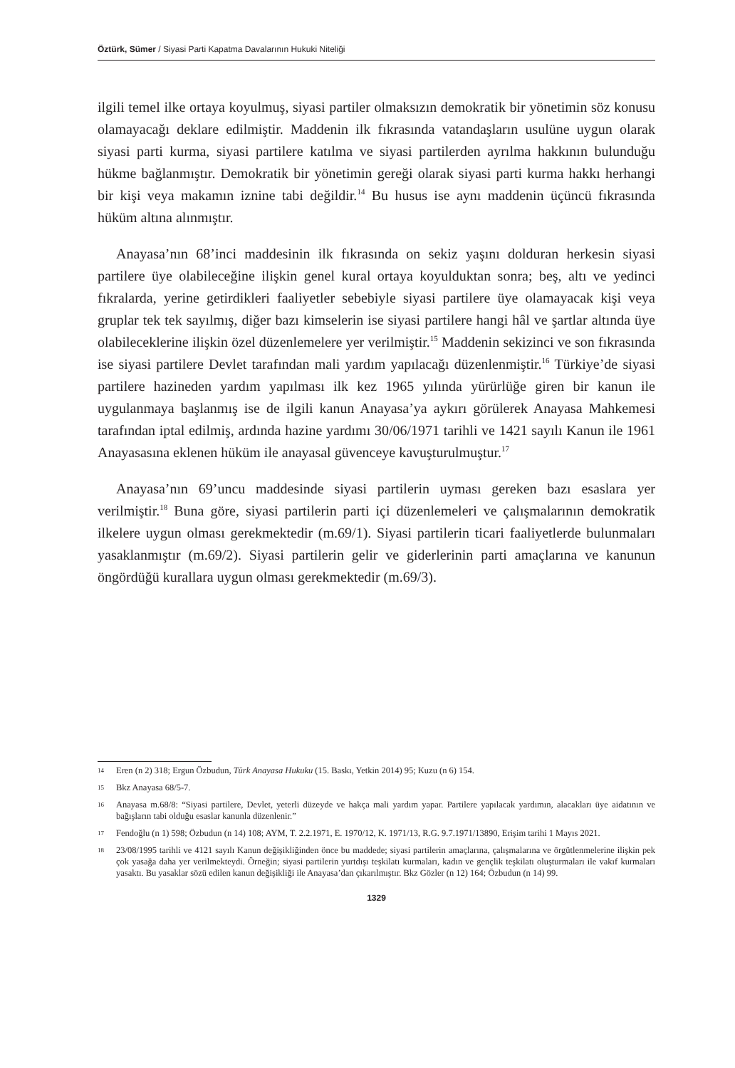Öztürk, Sümer / Siyasi Parti Kapatma Davalarının Hukuki Niteliği
ilgili temel ilke ortaya koyulmuş, siyasi partiler olmaksızın demokratik bir yönetimin söz konusu olamayacağı deklare edilmiştir. Maddenin ilk fıkrasında vatandaşların usulüne uygun olarak siyasi parti kurma, siyasi partilere katılma ve siyasi partilerden ayrılma hakkının bulunduğu hükme bağlanmıştır. Demokratik bir yönetimin gereği olarak siyasi parti kurma hakkı herhangi bir kişi veya makamın iznine tabi değildir.<sup>14</sup> Bu husus ise aynı maddenin üçüncü fıkrasında hüküm altına alınmıştır.
Anayasa’nın 68’inci maddesinin ilk fıkrasında on sekiz yaşını dolduran herkesin siyasi partilere üye olabileceğine ilişkin genel kural ortaya koyulduktan sonra; beş, altı ve yedinci fıkralarda, yerine getirdikleri faaliyetler sebebiyle siyasi partilere üye olamayacak kişi veya gruplar tek tek sayılmış, diğer bazı kimselerin ise siyasi partilere hangi hâl ve şartlar altında üye olabileceklerine ilişkin özel düzenlemelere yer verilmiştir.<sup>15</sup> Maddenin sekizinci ve son fıkrasında ise siyasi partilere Devlet tarafından mali yardım yapılacağı düzenlenmiştir.<sup>16</sup> Türkiye’de siyasi partilere hazineden yardım yapılması ilk kez 1965 yılında yürürlüğe giren bir kanun ile uygulanmaya başlanmış ise de ilgili kanun Anayasa’ya aykırı görülerek Anayasa Mahkemesi tarafından iptal edilmiş, ardında hazine yardımı 30/06/1971 tarihli ve 1421 sayılı Kanun ile 1961 Anayasasına eklenen hüküm ile anayasal güvenceye kavuşturulmuştur.<sup>17</sup>
Anayasa’nın 69’uncu maddesinde siyasi partilerin uyması gereken bazı esaslara yer verilmiştir.<sup>18</sup> Buna göre, siyasi partilerin parti içi düzenlemeleri ve çalışmalarının demokratik ilkelere uygun olması gerekmektedir (m.69/1). Siyasi partilerin ticari faaliyetlerde bulunmaları yasaklanmıştır (m.69/2). Siyasi partilerin gelir ve giderlerinin parti amaçlarına ve kanunun öngördüğü kurallara uygun olması gerekmektedir (m.69/3).
14 Eren (n 2) 318; Ergun Özbudun, Türk Anayasa Hukuku (15. Baskı, Yetkin 2014) 95; Kuzu (n 6) 154.
15 Bkz Anayasa 68/5-7.
16 Anayasa m.68/8: “Siyasi partilere, Devlet, yeterli düzeyde ve hakça mali yardım yapar. Partilere yapılacak yardımın, alacakları üye aidatının ve bağışların tabi olduğu esaslar kanunla düzenlenir.”
17 Fendoğlu (n 1) 598; Özbudun (n 14) 108; AYM, T. 2.2.1971, E. 1970/12, K. 1971/13, R.G. 9.7.1971/13890, Erişim tarihi 1 Mayıs 2021.
18 23/08/1995 tarihli ve 4121 sayılı Kanun değişikliğinden önce bu maddede; siyasi partilerin amaçlarına, çalışmalarına ve örgütlenmelerine ilişkin pek çok yasağa daha yer verilmekteydi. Örneğin; siyasi partilerin yurtdışı teşkilatı kurmaları, kadın ve gençlik teşkilatı oluşturmaları ile vakıf kurmaları yasaktı. Bu yasaklar sözü edilen kanun değişikliği ile Anayasa’dan çıkarılmıştır. Bkz Gözler (n 12) 164; Özbudun (n 14) 99.
1329